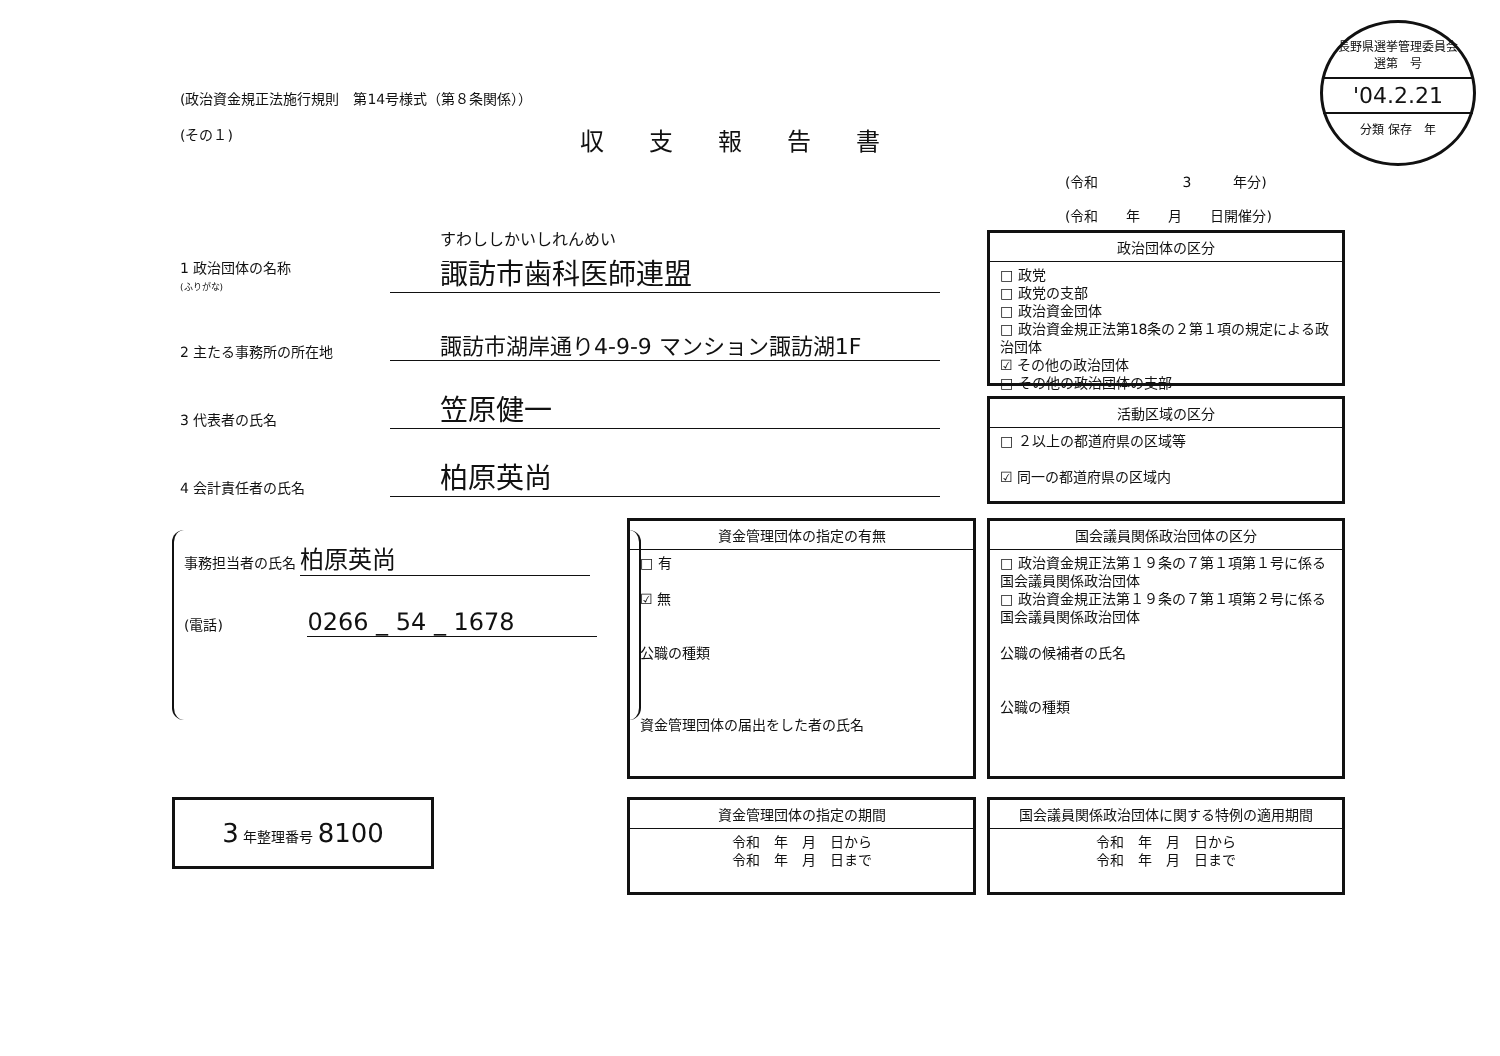(政治資金規正法施行規則　第14号様式（第８条関係））
(その１)
収支報告書
長野県選挙管理委員会
選第　号
'04.2.21
分類 保存　年
(令和　　　　　　3　　　年分)
(令和　　年　　月　　日開催分)
1 政治団体の名称
(ふりがな) すわししかいしれんめい
諏訪市歯科医師連盟
2 主たる事務所の所在地 諏訪市湖岸通り4-9-9 マンション諏訪湖1F
3 代表者の氏名 笠原健一
4 会計責任者の氏名 柏原英尚
事務担当者の氏名 柏原英尚
(電話) 0266 _ 54 _ 1678
政治団体の区分
□ 政党
□ 政党の支部
□ 政治資金団体
□ 政治資金規正法第18条の２第１項の規定による政治団体
☑ その他の政治団体
□ その他の政治団体の支部
活動区域の区分
□ ２以上の都道府県の区域等
☑ 同一の都道府県の区域内
資金管理団体の指定の有無
□ 有
☑ 無
公職の種類
資金管理団体の届出をした者の氏名
国会議員関係政治団体の区分
□ 政治資金規正法第１９条の７第１項第１号に係る国会議員関係政治団体
□ 政治資金規正法第１９条の７第１項第２号に係る国会議員関係政治団体
公職の候補者の氏名
公職の種類
3 年整理番号 8100
資金管理団体の指定の期間
令和　年　月　日から
令和　年　月　日まで
国会議員関係政治団体に関する特例の適用期間
令和　年　月　日から
令和　年　月　日まで